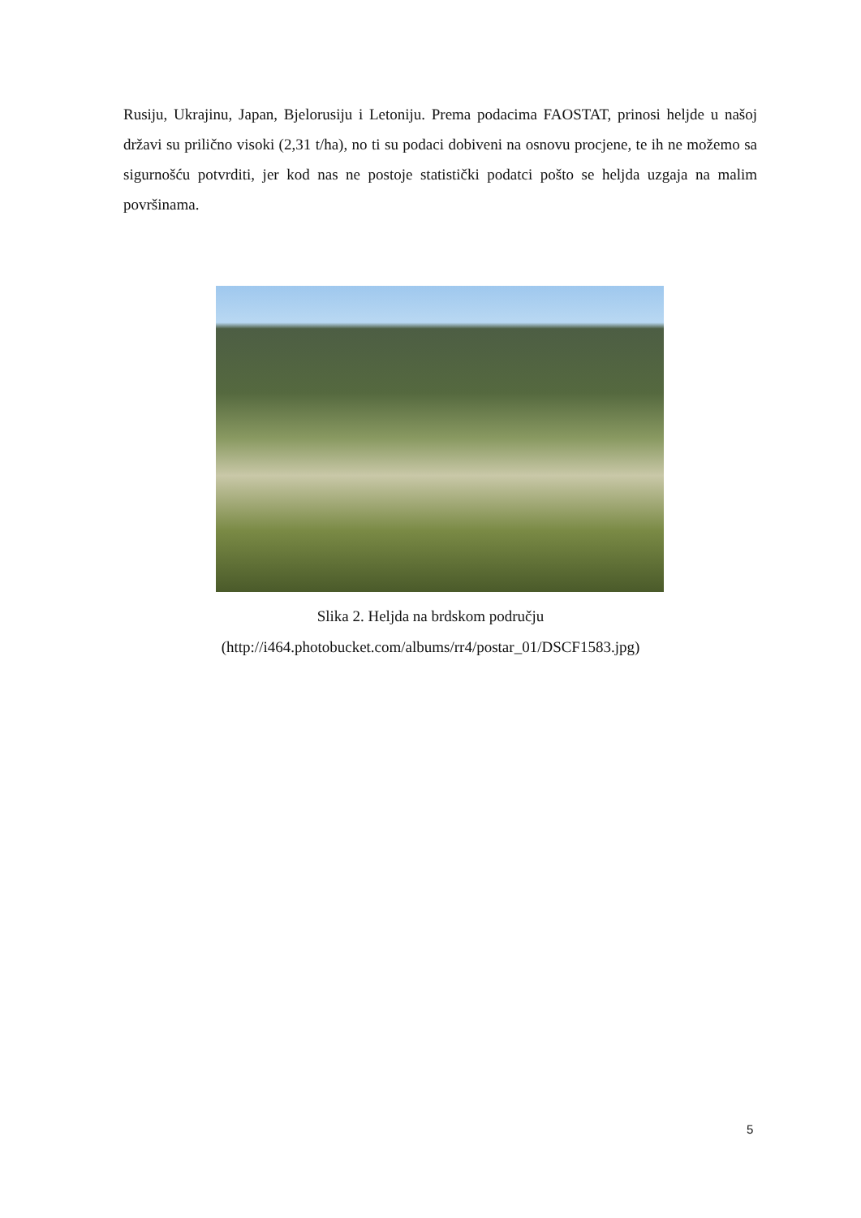Rusiju, Ukrajinu, Japan, Bjelorusiju i Letoniju. Prema podacima FAOSTAT, prinosi heljde u našoj državi su prilično visoki (2,31 t/ha), no ti su podaci dobiveni na osnovu procjene, te ih ne možemo sa sigurnošću potvrditi, jer kod nas ne postoje statistički podatci pošto se heljda uzgaja na malim površinama.
Slika 2. Heljda na brdskom području
(http://i464.photobucket.com/albums/rr4/postar_01/DSCF1583.jpg)
5